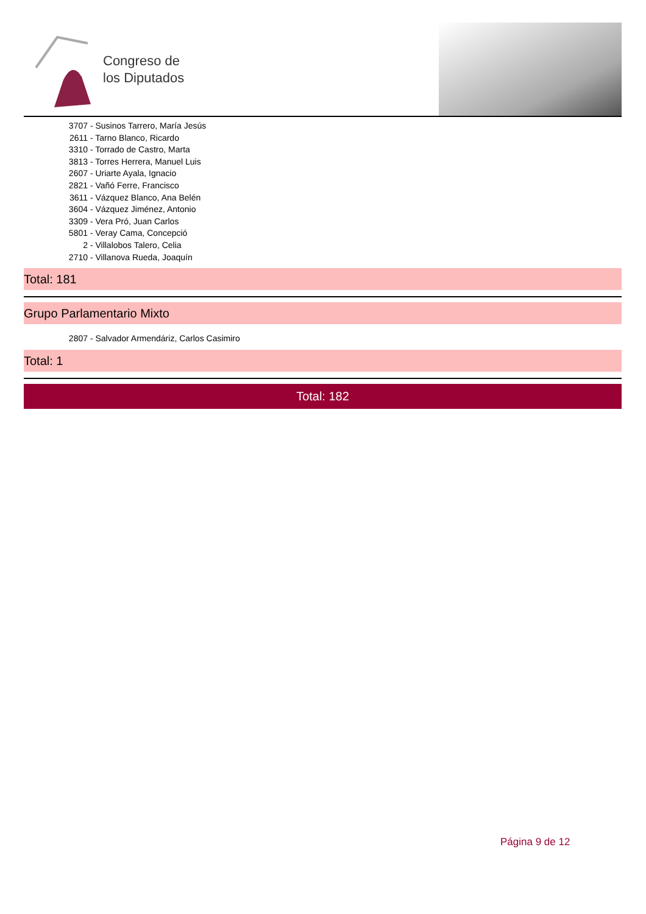Congreso de
los Diputados
3707 - Susinos Tarrero, María Jesús
2611 - Tarno Blanco, Ricardo
3310 - Torrado de Castro, Marta
3813 - Torres Herrera, Manuel Luis
2607 - Uriarte Ayala, Ignacio
2821 - Vañó Ferre, Francisco
3611 - Vázquez Blanco, Ana Belén
3604 - Vázquez Jiménez, Antonio
3309 - Vera Pró, Juan Carlos
5801 - Veray Cama, Concepció
2 - Villalobos Talero, Celia
2710 - Villanova Rueda, Joaquín
Total: 181
Grupo Parlamentario Mixto
2807 - Salvador Armendáriz, Carlos Casimiro
Total: 1
Total: 182
Página 9 de 12